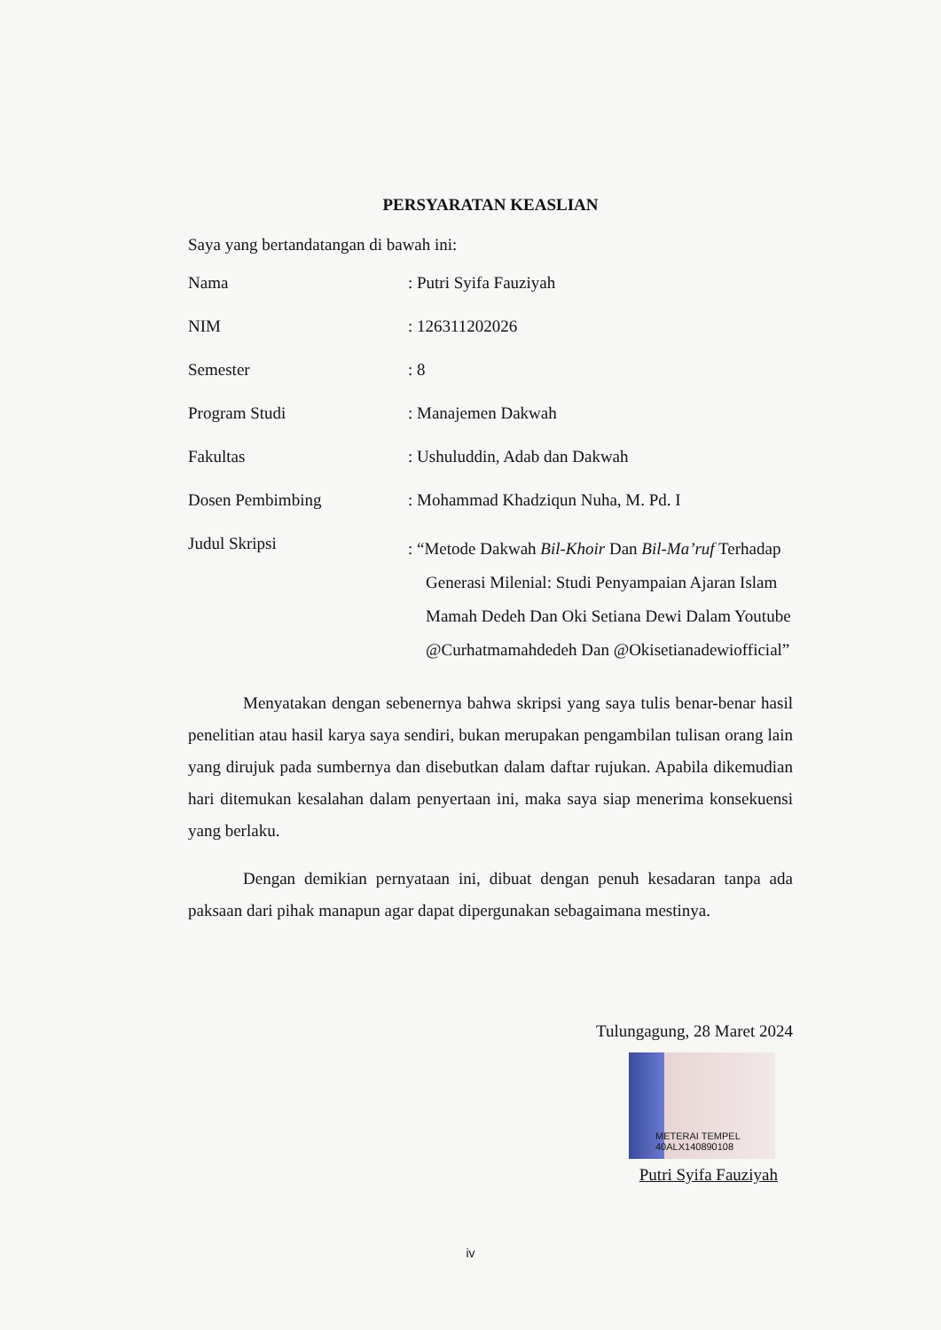PERSYARATAN KEASLIAN
Saya yang bertandatangan di bawah ini:
| Nama | : Putri Syifa Fauziyah |
| NIM | : 126311202026 |
| Semester | : 8 |
| Program Studi | : Manajemen Dakwah |
| Fakultas | : Ushuluddin, Adab dan Dakwah |
| Dosen Pembimbing | : Mohammad Khadziqun Nuha, M. Pd. I |
| Judul Skripsi | : “Metode Dakwah Bil-Khoir Dan Bil-Ma’ruf Terhadap Generasi Milenial: Studi Penyampaian Ajaran Islam Mamah Dedeh Dan Oki Setiana Dewi Dalam Youtube @Curhatmamahdedeh Dan @Okisetianadewiofficial” |
Menyatakan dengan sebenernya bahwa skripsi yang saya tulis benar-benar hasil penelitian atau hasil karya saya sendiri, bukan merupakan pengambilan tulisan orang lain yang dirujuk pada sumbernya dan disebutkan dalam daftar rujukan. Apabila dikemudian hari ditemukan kesalahan dalam penyertaan ini, maka saya siap menerima konsekuensi yang berlaku.
Dengan demikian pernyataan ini, dibuat dengan penuh kesadaran tanpa ada paksaan dari pihak manapun agar dapat dipergunakan sebagaimana mestinya.
Tulungagung, 28 Maret 2024
METERAI TEMPEL 40ALX140890108
Putri Syifa Fauziyah
iv